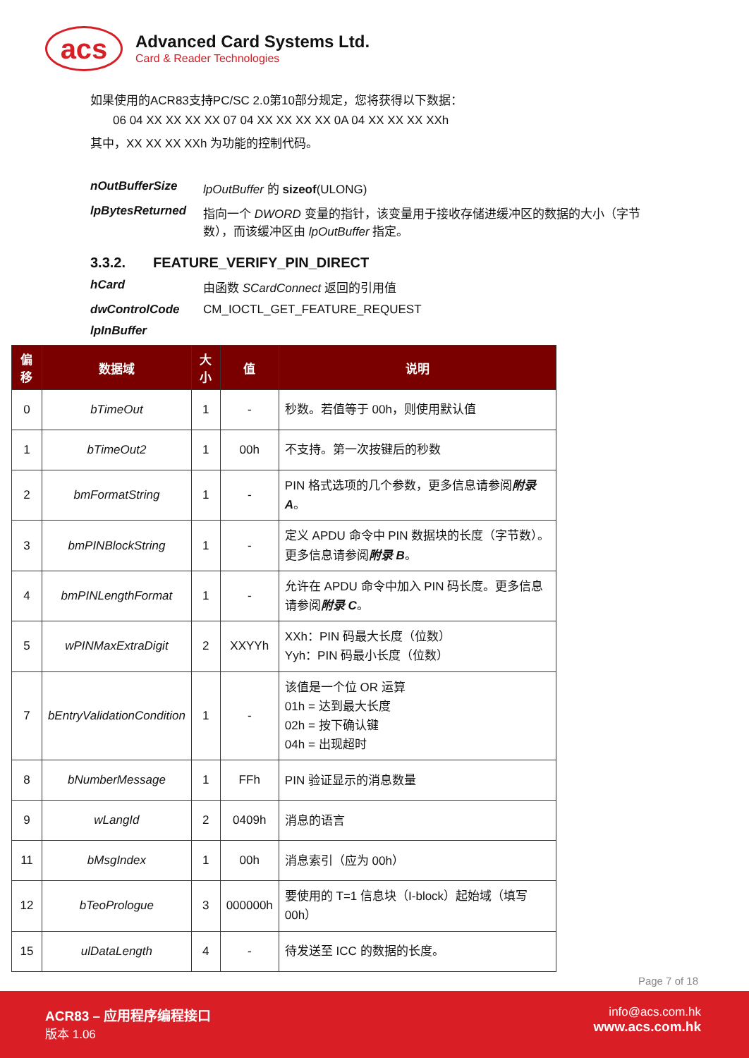acs
Advanced Card Systems Ltd.
Card & Reader Technologies
如果使用的ACR83支持PC/SC 2.0第10部分规定，您将获得以下数据：
06 04 XX XX XX XX 07 04 XX XX XX XX 0A 04 XX XX XX XXh
其中，XX XX XX XXh 为功能的控制代码。
nOutBufferSize lpOutBuffer 的 sizeof(ULONG)
lpBytesReturned 指向一个 DWORD 变量的指针，该变量用于接收存储进缓冲区的数据的大小（字节数），而该缓冲区由 lpOutBuffer 指定。
3.3.2. FEATURE_VERIFY_PIN_DIRECT
hCard 由函数 SCardConnect 返回的引用值
dwControlCode CM_IOCTL_GET_FEATURE_REQUEST
lpInBuffer
| 偏移 | 数据域 | 大小 | 值 | 说明 |
| --- | --- | --- | --- | --- |
| 0 | bTimeOut | 1 | - | 秒数。若值等于 00h，则使用默认值 |
| 1 | bTimeOut2 | 1 | 00h | 不支持。第一次按键后的秒数 |
| 2 | bmFormatString | 1 | - | PIN 格式选项的几个参数，更多信息请参阅 附录 A 。 |
| 3 | bmPINBlockString | 1 | - | 定义 APDU 命令中 PIN 数据块的长度（字节数）。更多信息请参阅 附录 B 。 |
| 4 | bmPINLengthFormat | 1 | - | 允许在 APDU 命令中加入 PIN 码长度。更多信息请参阅 附录 C 。 |
| 5 | wPINMaxExtraDigit | 2 | XXYYh | XXh：PIN 码最大长度（位数） Yyh：PIN 码最小长度（位数） |
| 7 | bEntryValidationCondition | 1 | - | 该值是一个位 OR 运算 01h = 达到最大长度 02h = 按下确认键 04h = 出现超时 |
| 8 | bNumberMessage | 1 | FFh | PIN 验证显示的消息数量 |
| 9 | wLangId | 2 | 0409h | 消息的语言 |
| 11 | bMsgIndex | 1 | 00h | 消息索引（应为 00h） |
| 12 | bTeoPrologue | 3 | 000000h | 要使用的 T=1 信息块（I-block）起始域（填写 00h） |
| 15 | ulDataLength | 4 | - | 待发送至 ICC 的数据的长度。 |
Page 7 of 18
ACR83 – 应用程序编程接口
版本 1.06
info@acs.com.hk
www.acs.com.hk